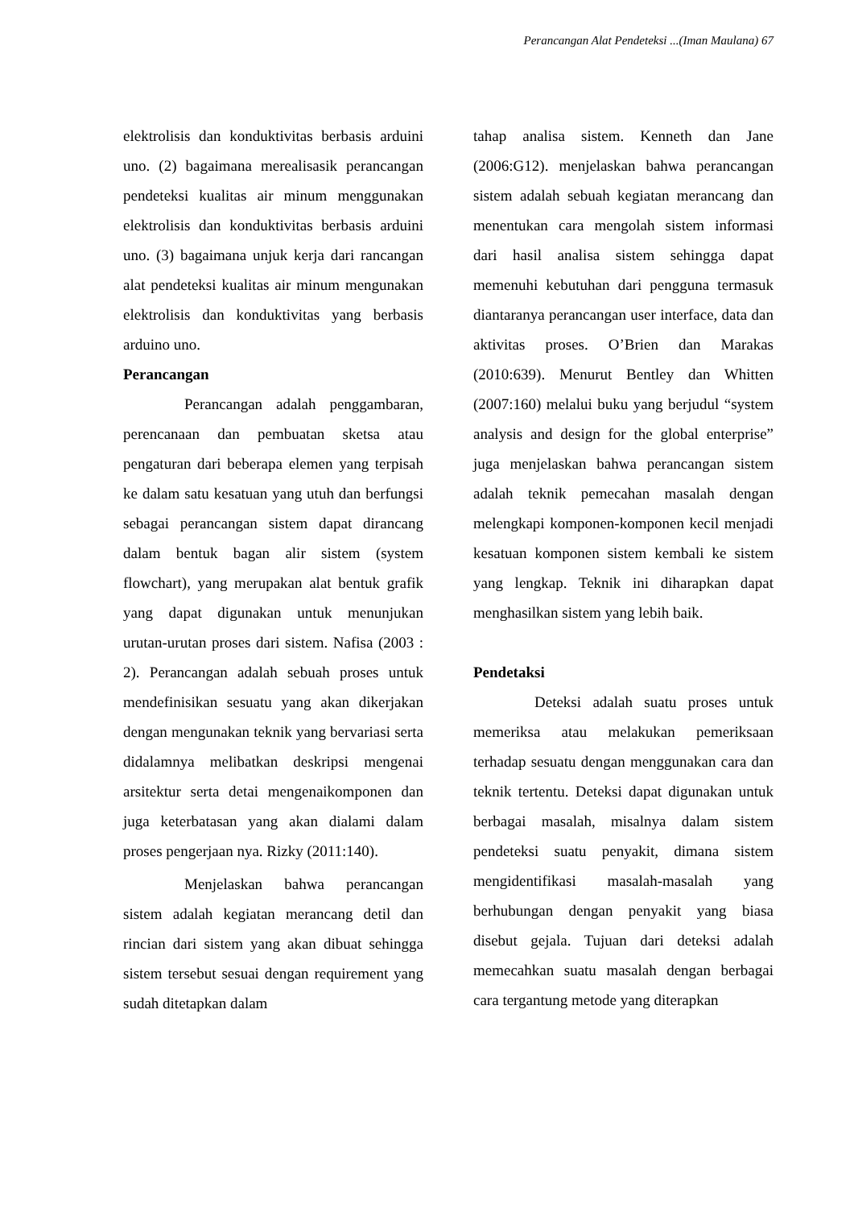Perancangan Alat Pendeteksi ...(Iman Maulana) 67
elektrolisis dan konduktivitas berbasis arduini uno. (2) bagaimana merealisasik perancangan pendeteksi kualitas air minum menggunakan elektrolisis dan konduktivitas berbasis arduini uno. (3) bagaimana unjuk kerja dari rancangan alat pendeteksi kualitas air minum mengunakan elektrolisis dan konduktivitas yang berbasis arduino uno.
Perancangan
Perancangan adalah penggambaran, perencanaan dan pembuatan sketsa atau pengaturan dari beberapa elemen yang terpisah ke dalam satu kesatuan yang utuh dan berfungsi sebagai perancangan sistem dapat dirancang dalam bentuk bagan alir sistem (system flowchart), yang merupakan alat bentuk grafik yang dapat digunakan untuk menunjukan urutan-urutan proses dari sistem. Nafisa (2003 : 2). Perancangan adalah sebuah proses untuk mendefinisikan sesuatu yang akan dikerjakan dengan mengunakan teknik yang bervariasi serta didalamnya melibatkan deskripsi mengenai arsitektur serta detai mengenaikomponen dan juga keterbatasan yang akan dialami dalam proses pengerjaan nya. Rizky (2011:140).
Menjelaskan bahwa perancangan sistem adalah kegiatan merancang detil dan rincian dari sistem yang akan dibuat sehingga sistem tersebut sesuai dengan requirement yang sudah ditetapkan dalam
tahap analisa sistem. Kenneth dan Jane (2006:G12). menjelaskan bahwa perancangan sistem adalah sebuah kegiatan merancang dan menentukan cara mengolah sistem informasi dari hasil analisa sistem sehingga dapat memenuhi kebutuhan dari pengguna termasuk diantaranya perancangan user interface, data dan aktivitas proses. O’Brien dan Marakas (2010:639). Menurut Bentley dan Whitten (2007:160) melalui buku yang berjudul “system analysis and design for the global enterprise” juga menjelaskan bahwa perancangan sistem adalah teknik pemecahan masalah dengan melengkapi komponen-komponen kecil menjadi kesatuan komponen sistem kembali ke sistem yang lengkap. Teknik ini diharapkan dapat menghasilkan sistem yang lebih baik.
Pendetaksi
Deteksi adalah suatu proses untuk memeriksa atau melakukan pemeriksaan terhadap sesuatu dengan menggunakan cara dan teknik tertentu. Deteksi dapat digunakan untuk berbagai masalah, misalnya dalam sistem pendeteksi suatu penyakit, dimana sistem mengidentifikasi masalah-masalah yang berhubungan dengan penyakit yang biasa disebut gejala. Tujuan dari deteksi adalah memecahkan suatu masalah dengan berbagai cara tergantung metode yang diterapkan